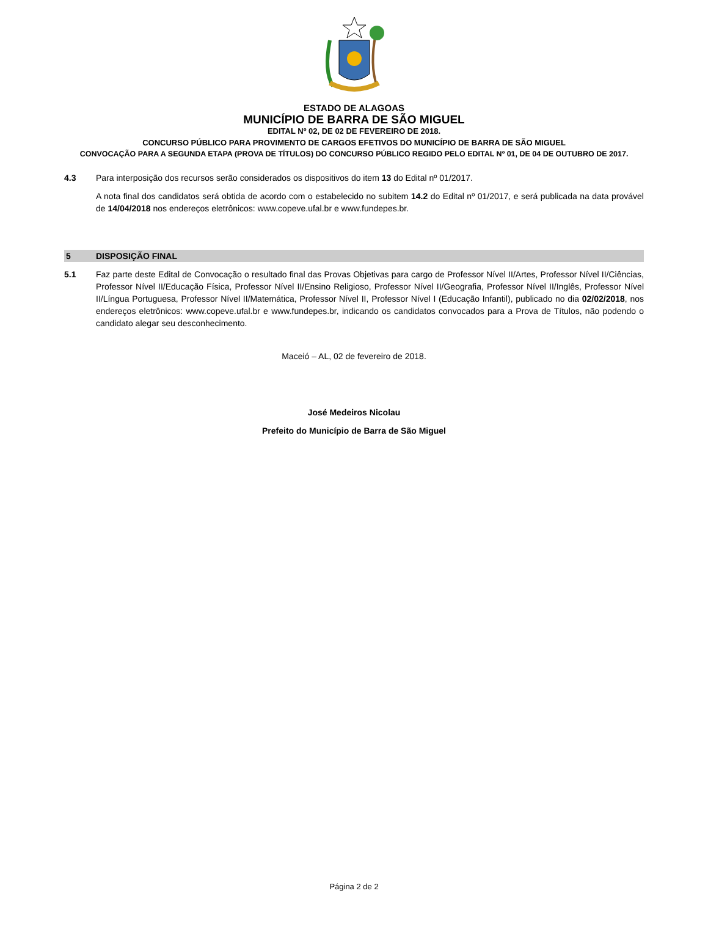ESTADO DE ALAGOAS
MUNICÍPIO DE BARRA DE SÃO MIGUEL
EDITAL Nº 02, DE 02 DE FEVEREIRO DE 2018.
CONCURSO PÚBLICO PARA PROVIMENTO DE CARGOS EFETIVOS DO MUNICÍPIO DE BARRA DE SÃO MIGUEL
CONVOCAÇÃO PARA A SEGUNDA ETAPA (PROVA DE TÍTULOS) DO CONCURSO PÚBLICO REGIDO PELO EDITAL Nº 01, DE 04 DE OUTUBRO DE 2017.
4.3 Para interposição dos recursos serão considerados os dispositivos do item 13 do Edital nº 01/2017.
A nota final dos candidatos será obtida de acordo com o estabelecido no subitem 14.2 do Edital nº 01/2017, e será publicada na data provável de 14/04/2018 nos endereços eletrônicos: www.copeve.ufal.br e www.fundepes.br.
5 DISPOSIÇÃO FINAL
5.1 Faz parte deste Edital de Convocação o resultado final das Provas Objetivas para cargo de Professor Nível II/Artes, Professor Nível II/Ciências, Professor Nível II/Educação Física, Professor Nível II/Ensino Religioso, Professor Nível II/Geografia, Professor Nível II/Inglês, Professor Nível II/Língua Portuguesa, Professor Nível II/Matemática, Professor Nível II, Professor Nível I (Educação Infantil), publicado no dia 02/02/2018, nos endereços eletrônicos: www.copeve.ufal.br e www.fundepes.br, indicando os candidatos convocados para a Prova de Títulos, não podendo o candidato alegar seu desconhecimento.
Maceió – AL, 02 de fevereiro de 2018.
José Medeiros Nicolau
Prefeito do Município de Barra de São Miguel
Página 2 de 2